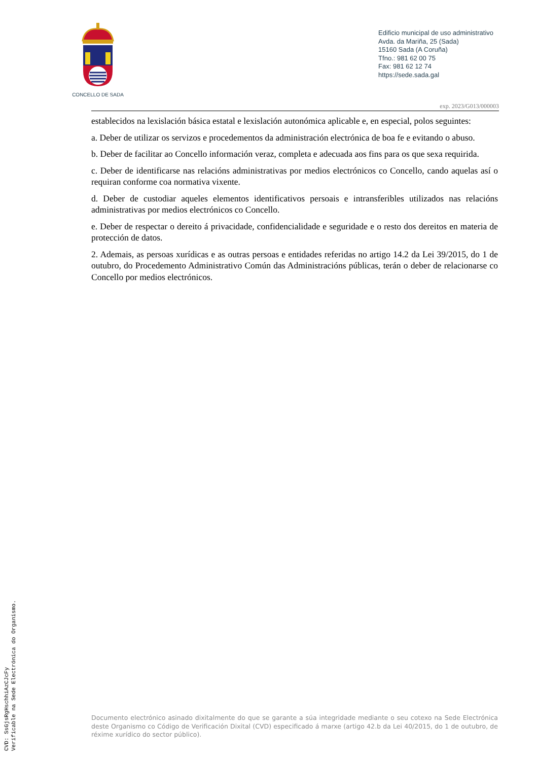CVD: SsGjsRgHschhiAzCJcFy
Verificable na Sede Electrónica do Organismo.
CONCELLO DE SADA
Edificio municipal de uso administrativo
Avda. da Mariña, 25 (Sada)
15160 Sada (A Coruña)
Tfno.: 981 62 00 75
Fax: 981 62 12 74
https://sede.sada.gal
exp. 2023/G013/000003
establecidos na lexislación básica estatal e lexislación autonómica aplicable e, en especial, polos seguintes:
a. Deber de utilizar os servizos e procedementos da administración electrónica de boa fe e evitando o abuso.
b. Deber de facilitar ao Concello información veraz, completa e adecuada aos fins para os que sexa requirida.
c. Deber de identificarse nas relacións administrativas por medios electrónicos co Concello, cando aquelas así o requiran conforme coa normativa vixente.
d. Deber de custodiar aqueles elementos identificativos persoais e intransferibles utilizados nas relacións administrativas por medios electrónicos co Concello.
e. Deber de respectar o dereito á privacidade, confidencialidade e seguridade e o resto dos dereitos en materia de protección de datos.
2. Ademais, as persoas xurídicas e as outras persoas e entidades referidas no artigo 14.2 da Lei 39/2015, do 1 de outubro, do Procedemento Administrativo Común das Administracións públicas, terán o deber de relacionarse co Concello por medios electrónicos.
Documento electrónico asinado dixitalmente do que se garante a súa integridade mediante o seu cotexo na Sede Electrónica deste Organismo co Código de Verificación Dixital (CVD) especificado á marxe (artigo 42.b da Lei 40/2015, do 1 de outubro, de réxime xurídico do sector público).